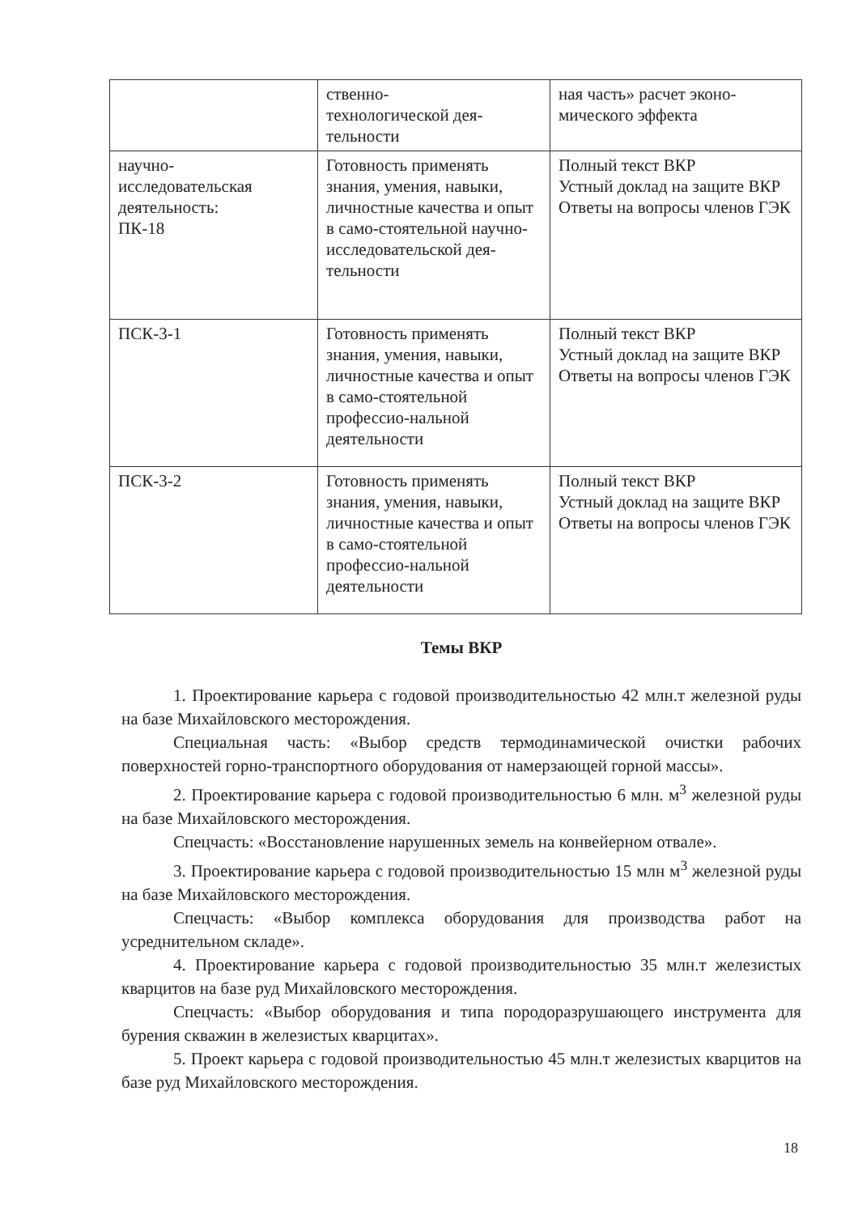| | ственно- технологической дея- тельности | ная часть» расчет эконо- мического эффекта |
| научно- исследовательская деятельность: ПК-18 | Готовность применять знания, умения, навыки, личностные качества и опыт в само-стоятельной научно-исследовательской дея-тельности | Полный текст ВКР Устный доклад на защите ВКР Ответы на вопросы членов ГЭК |
| ПСК-3-1 | Готовность применять знания, умения, навыки, личностные качества и опыт в само-стоятельной профессио-нальной деятельности | Полный текст ВКР Устный доклад на защите ВКР Ответы на вопросы членов ГЭК |
| ПСК-3-2 | Готовность применять знания, умения, навыки, личностные качества и опыт в само-стоятельной профессио-нальной деятельности | Полный текст ВКР Устный доклад на защите ВКР Ответы на вопросы членов ГЭК |
Темы ВКР
1. Проектирование карьера с годовой производительностью 42 млн.т железной руды на базе Михайловского месторождения.
Специальная часть: «Выбор средств термодинамической очистки рабочих поверхностей горно-транспортного оборудования от намерзающей горной массы».
2. Проектирование карьера с годовой производительностью 6 млн. м<sup>3</sup> железной руды на базе Михайловского месторождения.
Спецчасть: «Восстановление нарушенных земель на конвейерном отвале».
3. Проектирование карьера с годовой производительностью 15 млн м<sup>3</sup> железной руды на базе Михайловского месторождения.
Спецчасть: «Выбор комплекса оборудования для производства работ на усреднительном складе».
4. Проектирование карьера с годовой производительностью 35 млн.т железистых кварцитов на базе руд Михайловского месторождения.
Спецчасть: «Выбор оборудования и типа породоразрушающего инструмента для бурения скважин в железистых кварцитах».
5. Проект карьера с годовой производительностью 45 млн.т железистых кварцитов на базе руд Михайловского месторождения.
18